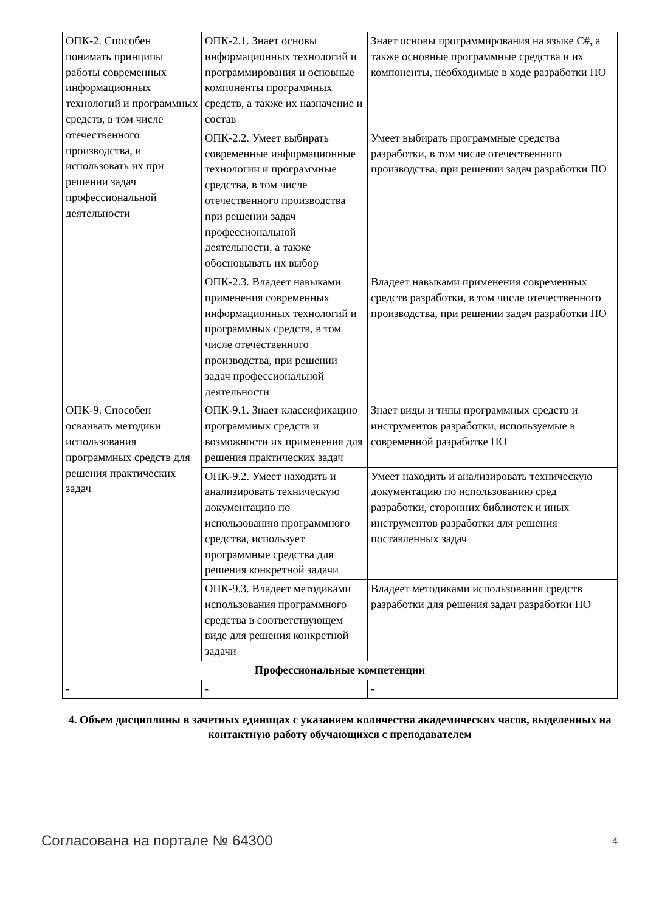| ОПК-2. Способен понимать принципы работы современных информационных технологий и программных средств, в том числе отечественного производства, и использовать их при решении задач профессиональной деятельности | ОПК-2.1. Знает основы информационных технологий и программирования и основные компоненты программных средств, а также их назначение и состав | Знает основы программирования на языке C#, а также основные программные средства и их компоненты, необходимые в ходе разработки ПО |
| | ОПК-2.2. Умеет выбирать современные информационные технологии и программные средства, в том числе отечественного производства при решении задач профессиональной деятельности, а также обосновывать их выбор | Умеет выбирать программные средства разработки, в том числе отечественного производства, при решении задач разработки ПО |
| | ОПК-2.3. Владеет навыками применения современных информационных технологий и программных средств, в том числе отечественного производства, при решении задач профессиональной деятельности | Владеет навыками применения современных средств разработки, в том числе отечественного производства, при решении задач разработки ПО |
| ОПК-9. Способен осваивать методики использования программных средств для решения практических задач | ОПК-9.1. Знает классификацию программных средств и возможности их применения для решения практических задач | Знает виды и типы программных средств и инструментов разработки, используемые в современной разработке ПО |
| | ОПК-9.2. Умеет находить и анализировать техническую документацию по использованию программного средства, использует программные средства для решения конкретной задачи | Умеет находить и анализировать техническую документацию по использованию сред разработки, сторонних библиотек и иных инструментов разработки для решения поставленных задач |
| | ОПК-9.3. Владеет методиками использования программного средства в соответствующем виде для решения конкретной задачи | Владеет методиками использования средств разработки для решения задач разработки ПО |
| Профессиональные компетенции | | |
| - | - | - |
4. Объем дисциплины в зачетных единицах с указанием количества академических часов, выделенных на контактную работу обучающихся с преподавателем
Согласована на портале № 64300 4